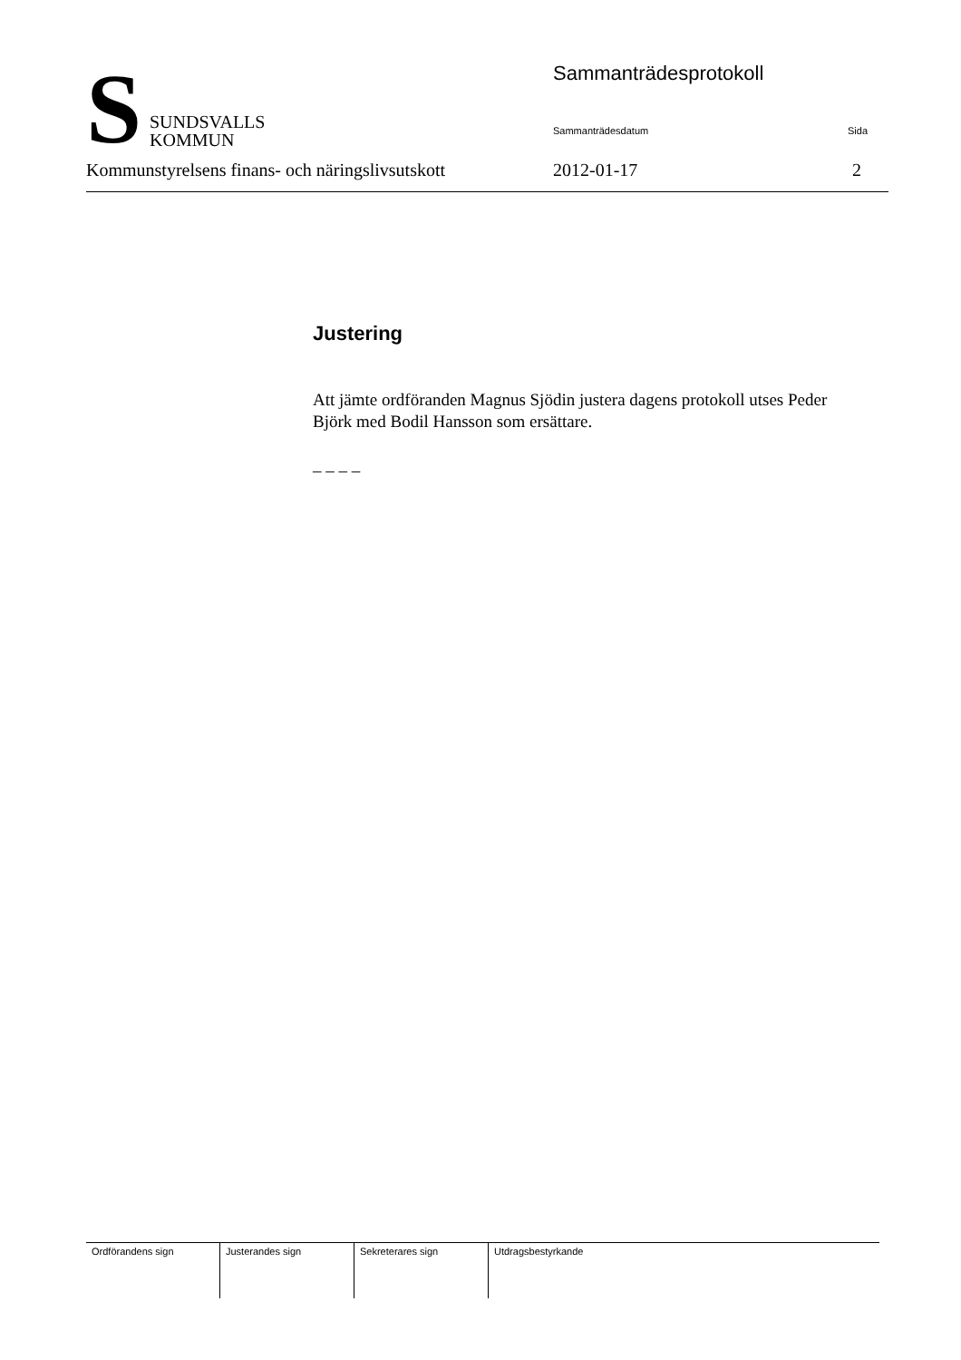S
SUNDSVALLS
KOMMUN
Sammanträdesprotokoll
Sammanträdesdatum Sida
Kommunstyrelsens finans- och näringslivsutskott 2012-01-17 2
Justering
Att jämte ordföranden Magnus Sjödin justera dagens protokoll utses Peder Björk med Bodil Hansson som ersättare.
– – – –
| Ordförandens sign | Justerandes sign | Sekreterares sign | Utdragsbestyrkande |